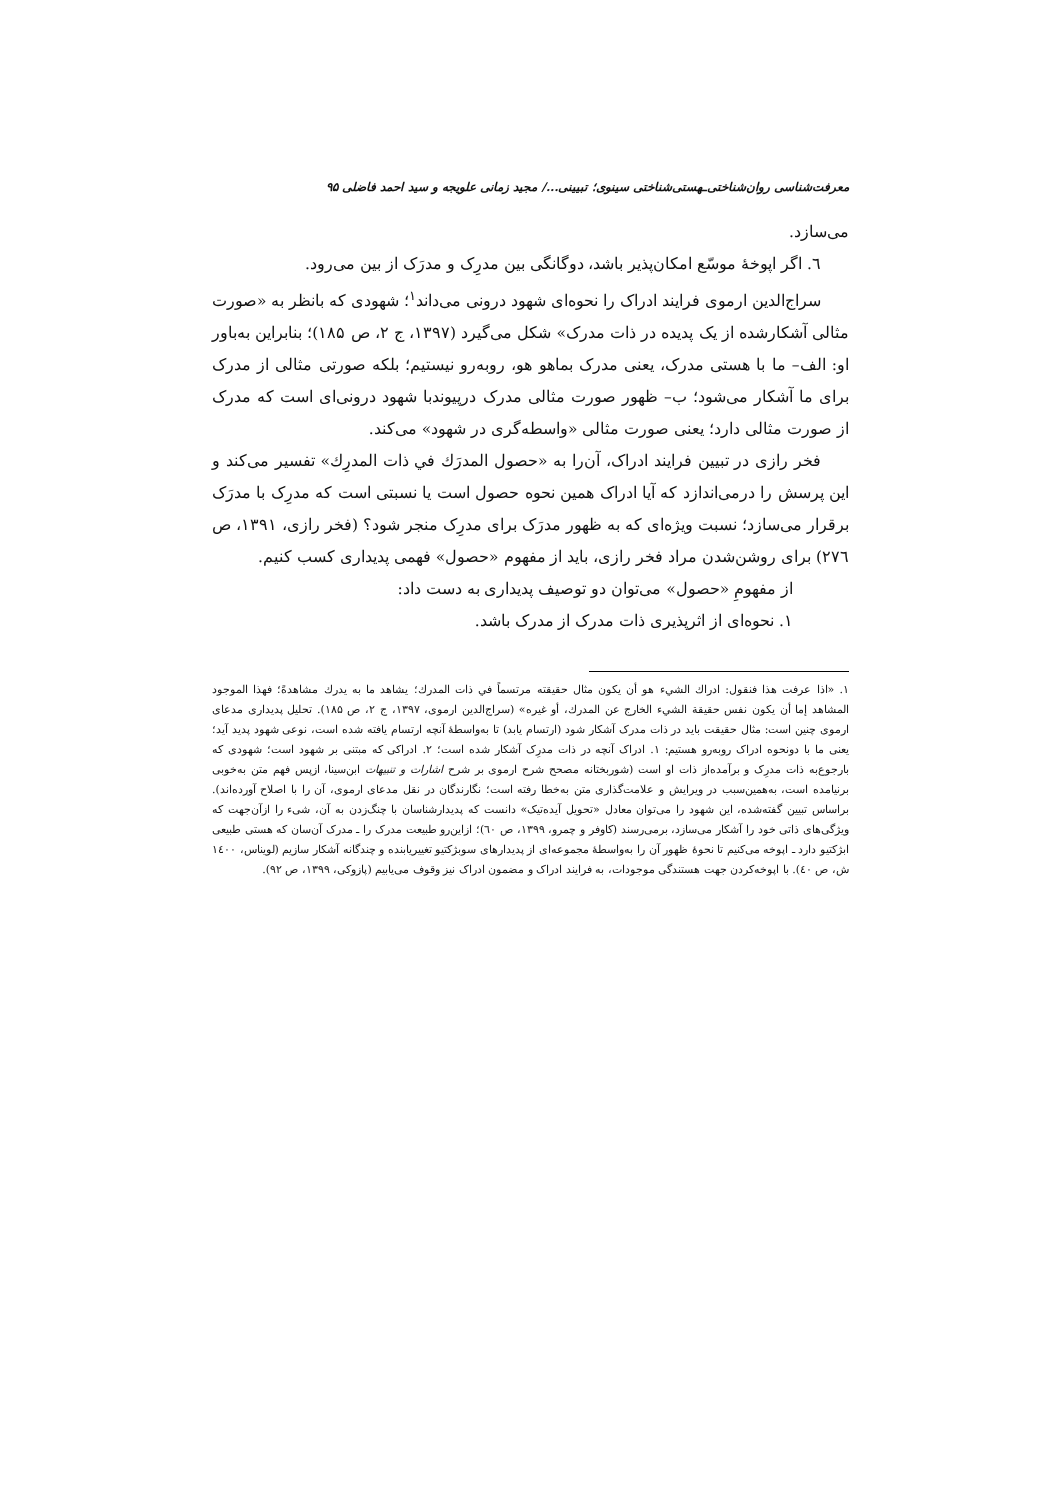معرفت‌شناسی روان‌شناختی‌ـهستی‌شناختی سینوی؛ تبیینی.../ مجید زمانی علویجه و سید احمد فاضلی ۹۵
می‌سازد.
٦. اگر اپوخهٔ موسّع امکان‌پذیر باشد، دوگانگی بین مدرِک و مدرَک از بین می‌رود.
سراج‌الدین ارموی فرایند ادراک را نحوه‌ای شهود درونی می‌داند<sup>۱</sup>؛ شهودی که بانظر به «صورت مثالی آشکارشده از یک پدیده در ذات مدرک» شکل می‌گیرد (۱۳۹۷، ج ۲، ص ۱۸۵)؛ بنابراین به‌باور او: الف– ما با هستی مدرک، یعنی مدرک بماهو هو، روبه‌رو نیستیم؛ بلکه صورتی مثالی از مدرک برای ما آشکار می‌شود؛ ب– ظهور صورت مثالی مدرک درپیوندبا شهود درونی‌ای است که مدرک از صورت مثالی دارد؛ یعنی صورت مثالی «واسطه‌گری در شهود» می‌کند.
فخر رازی در تبیین فرایند ادراک، آن‌را به «حصول المدرَك في ذات المدرِك» تفسیر می‌کند و این پرسش را درمی‌اندازد که آیا ادراک همین نحوه حصول است یا نسبتی است که مدرِک با مدرَک برقرار می‌سازد؛ نسبت ویژه‌ای که به ظهور مدرَک برای مدرِک منجر شود؟ (فخر رازی، ۱۳۹۱، ص ۲۷٦) برای روشن‌شدن مراد فخر رازی، باید از مفهوم «حصول» فهمی پدیداری کسب کنیم.
از مفهومِ «حصول» می‌توان دو توصیف پدیداری به دست داد:
۱. نحوه‌ای از اثرپذیری ذات مدرک از مدرک باشد.
۱. «اذا عرفت هذا فنقول: ادراك الشيء هو أن يكون مثال حقيقته مرتسماً في ذات المدرك؛ يشاهد ما به يدرك مشاهدةً؛ فهذا الموجود المشاهد إما أن يكون نفس حقيقة الشيء الخارج عن المدرك، أو غيره» (سراج‌الدین ارموی، ۱۳۹۷، ج ۲، ص ۱۸۵). تحلیل پدیداری مدعای ارموی چنین است: مثال حقیقت باید در ذات مدرک آشکار شود (ارتسام یابد) تا به‌واسطهٔ آنچه ارتسام یافته شده است، نوعی شهود پدید آید؛ یعنی ما با دونحوه ادراک روبه‌رو هستیم: ۱. ادراک آنچه در ذات مدرِک آشکار شده است؛ ۲. ادراکی که مبتنی بر شهود است؛ شهودی که بارجوع‌به ذات مدرِک و برآمده‌از ذات او است (شوربختانه مصحح شرح ارموی بر شرح اشارات و تنبیهات ابن‌سینا، ازپس فهم متن به‌خوبی برنیامده است، به‌همین‌سبب در ویرایش و علامت‌گذاری متن به‌خطا رفته است؛ نگارندگان در نقل مدعای ارموی، آن را با اصلاح آورده‌اند). براساس تبیین گفته‌شده، این شهود را می‌توان معادل «تحویل آیده‌تیک» دانست که پدیدارشناسان با چنگ‌زدن به آن، شیء را ازآن‌جهت که ویژگی‌های ذاتی خود را آشکار می‌سازد، برمی‌رسند (کاوفر و چمرو، ۱۳۹۹، ص ٦٠)؛ ازاین‌رو طبیعت مدرک را ـ مدرک آن‌سان که هستی طبیعی ابژکتیو دارد ـ اپوخه می‌کنیم تا نحوهٔ ظهور آن را به‌واسطهٔ مجموعه‌ای از پدیدارهای سوبژکتیو تغییریابنده و چندگانه آشکار سازیم (لویناس، ١٤٠٠ ش، ص ٤٠). با اپوخه‌کردن جهت هستندگی موجودات، به فرایند ادراک و مضمون ادراک نیز وقوف می‌یابیم (پازوکی، ۱۳۹۹، ص ۹۲).